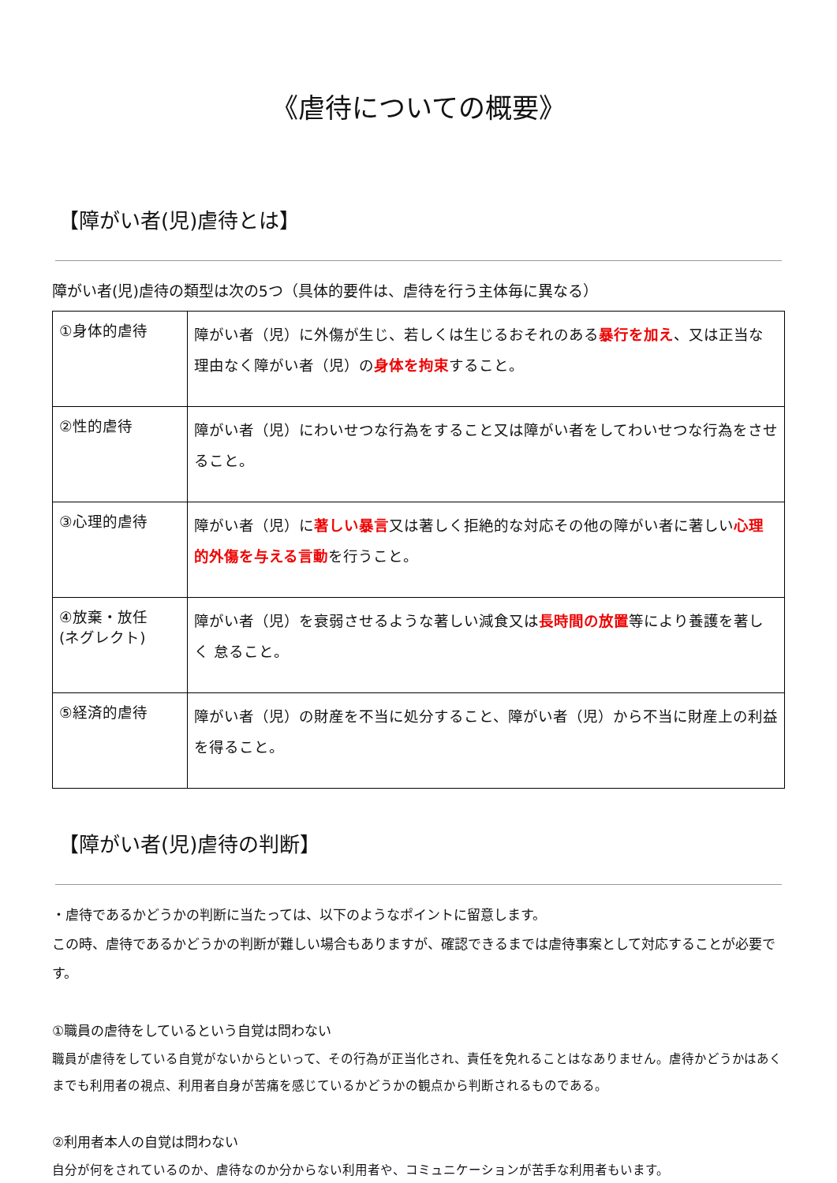《虐待についての概要》
【障がい者(児)虐待とは】
障がい者(児)虐待の類型は次の5つ（具体的要件は、虐待を行う主体毎に異なる）
| ①身体的虐待 | 障がい者（児）に外傷が生じ、若しくは生じるおそれのある 暴行を加え 、又は正当な理由なく障がい者（児）の 身体を拘束 すること。 |
| ②性的虐待 | 障がい者（児）にわいせつな行為をすること又は障がい者をしてわいせつな行為をさせ ること。 |
| ③心理的虐待 | 障がい者（児）に 著しい暴言 又は著しく拒絶的な対応その他の障がい者に著しい 心理的外傷を与える言動 を行うこと。 |
| ④放棄・放任 (ネグレクト) | 障がい者（児）を衰弱させるような著しい減食又は 長時間の放置 等により養護を著しく 怠ること。 |
| ⑤経済的虐待 | 障がい者（児）の財産を不当に処分すること、障がい者（児）から不当に財産上の利益を得ること。 |
【障がい者(児)虐待の判断】
・虐待であるかどうかの判断に当たっては、以下のようなポイントに留意します。
この時、虐待であるかどうかの判断が難しい場合もありますが、確認できるまでは虐待事案として対応することが必要です。
①職員の虐待をしているという自覚は問わない
職員が虐待をしている自覚がないからといって、その行為が正当化され、責任を免れることはなありません。虐待かどうかはあくまでも利用者の視点、利用者自身が苦痛を感じているかどうかの観点から判断されるものである。
②利用者本人の自覚は問わない
自分が何をされているのか、虐待なのか分からない利用者や、コミュニケーションが苦手な利用者もいます。